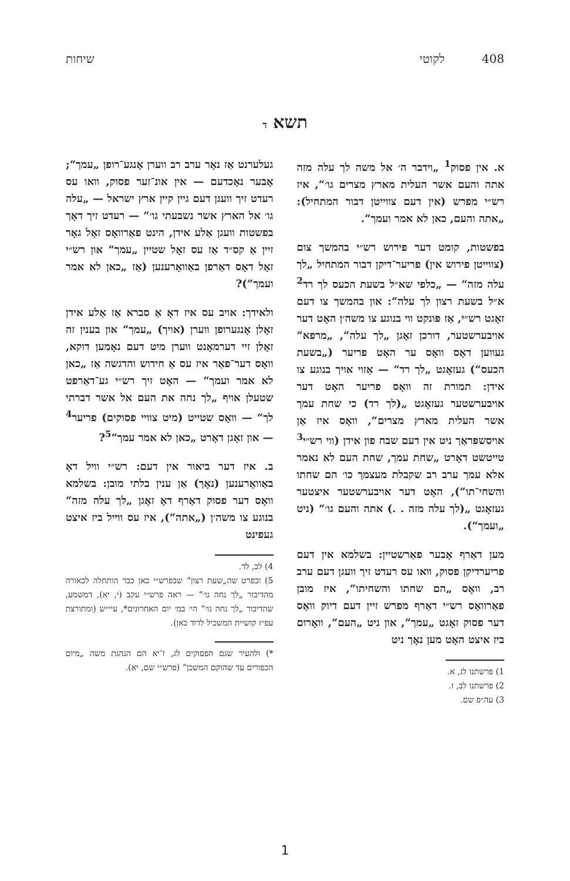408 לקוטי שיחות
תשא ד
א. אין פסוק<sup>1</sup> „וידבר ה׳ אל משה לך עלה מזה אתה והעם אשר העלית מארץ מצרים גו׳“, איז רש״י מפרש (אין דעם צווייטן דבור המתחיל): „אתה והעם, כאן לא אמר ועמך“.
בפשטות, קומט דער פירוש רש״י בהמשך צום (צווייטן פירוש אין) פריער־דיקן דבור המתחיל „לך עלה מזה“ — „כלפי שא״ל בשעת הכעס לך רד<sup>2</sup> א״ל בשעת רצון לך עלה“: און בהמשך צו דעם זאָגט רש״י, אַז פּונקט ווי בנוגע צו משה׳ן האָט דער אויבערשטער, דורכן זאָגן „לך עלה“, „מרפא“ געווען דאָס וואָס ער האָט פריער („בשעת הכעס“) געזאָגט „לך רד“ — אַזוי אויך בנוגע צו אידן: תמורת זה וואָס פריער האָט דער אויבערשטער געזאָגט „(לך רד) כי שחת עמך אשר העלית מארץ מצרים“, וואָס איז אַן אויסשפּראַך ניט אין דעם שבח פון אידן (ווי רש״י<sup>3</sup> טייטשט דאָרט „שחת עמך, שחת העם לא נאמר אלא עמך ערב רב שקבלת מעצמך כו׳ הם שחתו והשחי־תו“), האָט דער אויבערשטער איצטער געזאָגט „(לך עלה מזה . .) אתה והעם גו׳“ (ניט „ועמך“).
מען דאַרף אָבער פאַרשטיין: בשלמא אין דעם פריערדיקן פסוק, וואו עס רעדט זיך וועגן דעם ערב רב, וואָס „הם שחתו והשחיתו“, איז מובן פאַרוואָס רש״י דאַרף מפרש זיין דעם דיוק וואָס דער פסוק זאָגט „עמך“, און ניט „העם“, וואָרום ביז איצט האָט מען נאָך ניט
1) פרשתנו לג, א.
2) פרשתנו לב, ז.
3) עה״פ שם.
געלערנט אַז נאָר ערב רב ווערן אָנגע־רופן „עמך“; אָבער נאָכדעם — אין אונ־זער פסוק, וואו עס רעדט זיך וועגן דעם גיין קיין ארץ ישראל — „עלה גו׳ אל הארץ אשר נשבעתי גו׳“ — רעדט זיך דאָך בפשטות וועגן אַלע אידן, הינט פאַרוואָס זאָל גאָר זיין אַ קס״ד אַז עס זאָל שטיין „עמך“ און רש״י זאָל דאָס דאַרפן באַוואָרענען (אַז „כאן לא אמר ועמך“)?
ולאידך: אויב עס איז דאָ אַ סברא אַז אַלע אידן זאָלן אָנגערופן ווערן (אויך) „עמך“ און בענין זה זאָלן זיי דערמאָנט ווערן מיט דעם נאָמען דוקא, וואָס דער־פאַר איז עס אַ חידוש והדגשה אַז „כאן לא אמר ועמך“ — האָט זיך רש״י גע־דאַרפט שטעלן אויף „לך נחה את העם אל אשר דברתי לך“ — וואָס שטייט (מיט צוויי פסוקים) פריער<sup>4</sup> — און זאָגן דאָרט „כאן לא אמר עמך“<sup>5</sup>?
ב. איז דער ביאור אין דעם: רש״י וויל דאָ באַוואָרענען (נאָך) אַן ענין בלתי מובן: בשלמא וואָס דער פסוק דאַרף דאָ זאָגן „לך עלה מזה“ בנוגע צו משה׳ן („אתה“), איז עס ווייל ביז איצט געפינט
4) לב, לד.
5) ובפרט שה„שעת רצון“ שבפרש״י כאן כבר הותחלה לכאורה מהדיבור „לך נחה גו׳“ — ראה פרש״י עקב (י, יא), דמשמע, שהדיבור „לך נחה גו׳“ הי׳ במ׳ יום האחרונים*, עיי״ש (ומתורצת עפ״ז קושיית המשכיל לדוד כאן).
*) ולהעיר שגם הפסוקים לג, ז־יא הם הנהגת משה „מיום הכפורים עד שהוקם המשכן“ (פרש״י שם, יא).
1